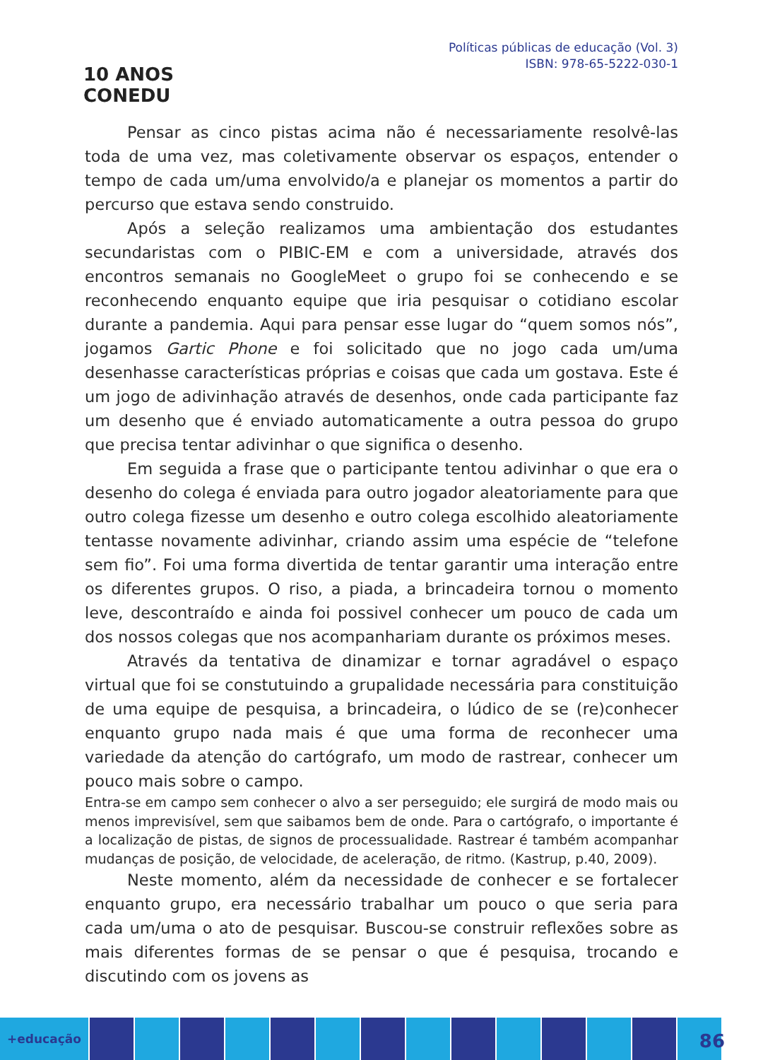10 ANOS
CONEDU
Políticas públicas de educação (Vol. 3)
ISBN: 978-65-5222-030-1
Pensar as cinco pistas acima não é necessariamente resolvê-las toda de uma vez, mas coletivamente observar os espaços, entender o tempo de cada um/uma envolvido/a e planejar os momentos a partir do percurso que estava sendo construido.
Após a seleção realizamos uma ambientação dos estudantes secundaristas com o PIBIC-EM e com a universidade, através dos encontros semanais no GoogleMeet o grupo foi se conhecendo e se reconhecendo enquanto equipe que iria pesquisar o cotidiano escolar durante a pandemia. Aqui para pensar esse lugar do “quem somos nós”, jogamos Gartic Phone e foi solicitado que no jogo cada um/uma desenhasse características próprias e coisas que cada um gostava. Este é um jogo de adivinhação através de desenhos, onde cada participante faz um desenho que é enviado automaticamente a outra pessoa do grupo que precisa tentar adivinhar o que significa o desenho.
Em seguida a frase que o participante tentou adivinhar o que era o desenho do colega é enviada para outro jogador aleatoriamente para que outro colega fizesse um desenho e outro colega escolhido aleatoriamente tentasse novamente adivinhar, criando assim uma espécie de “telefone sem fio”. Foi uma forma divertida de tentar garantir uma interação entre os diferentes grupos. O riso, a piada, a brincadeira tornou o momento leve, descontraído e ainda foi possivel conhecer um pouco de cada um dos nossos colegas que nos acompanhariam durante os próximos meses.
Através da tentativa de dinamizar e tornar agradável o espaço virtual que foi se constutuindo a grupalidade necessária para constituição de uma equipe de pesquisa, a brincadeira, o lúdico de se (re)conhecer enquanto grupo nada mais é que uma forma de reconhecer uma variedade da atenção do cartógrafo, um modo de rastrear, conhecer um pouco mais sobre o campo.
Entra-se em campo sem conhecer o alvo a ser perseguido; ele surgirá de modo mais ou menos imprevisível, sem que saibamos bem de onde. Para o cartógrafo, o importante é a localização de pistas, de signos de processualidade. Rastrear é também acompanhar mudanças de posição, de velocidade, de aceleração, de ritmo. (Kastrup, p.40, 2009).
Neste momento, além da necessidade de conhecer e se fortalecer enquanto grupo, era necessário trabalhar um pouco o que seria para cada um/uma o ato de pesquisar. Buscou-se construir reflexões sobre as mais diferentes formas de se pensar o que é pesquisa, trocando e discutindo com os jovens as
+educação
86